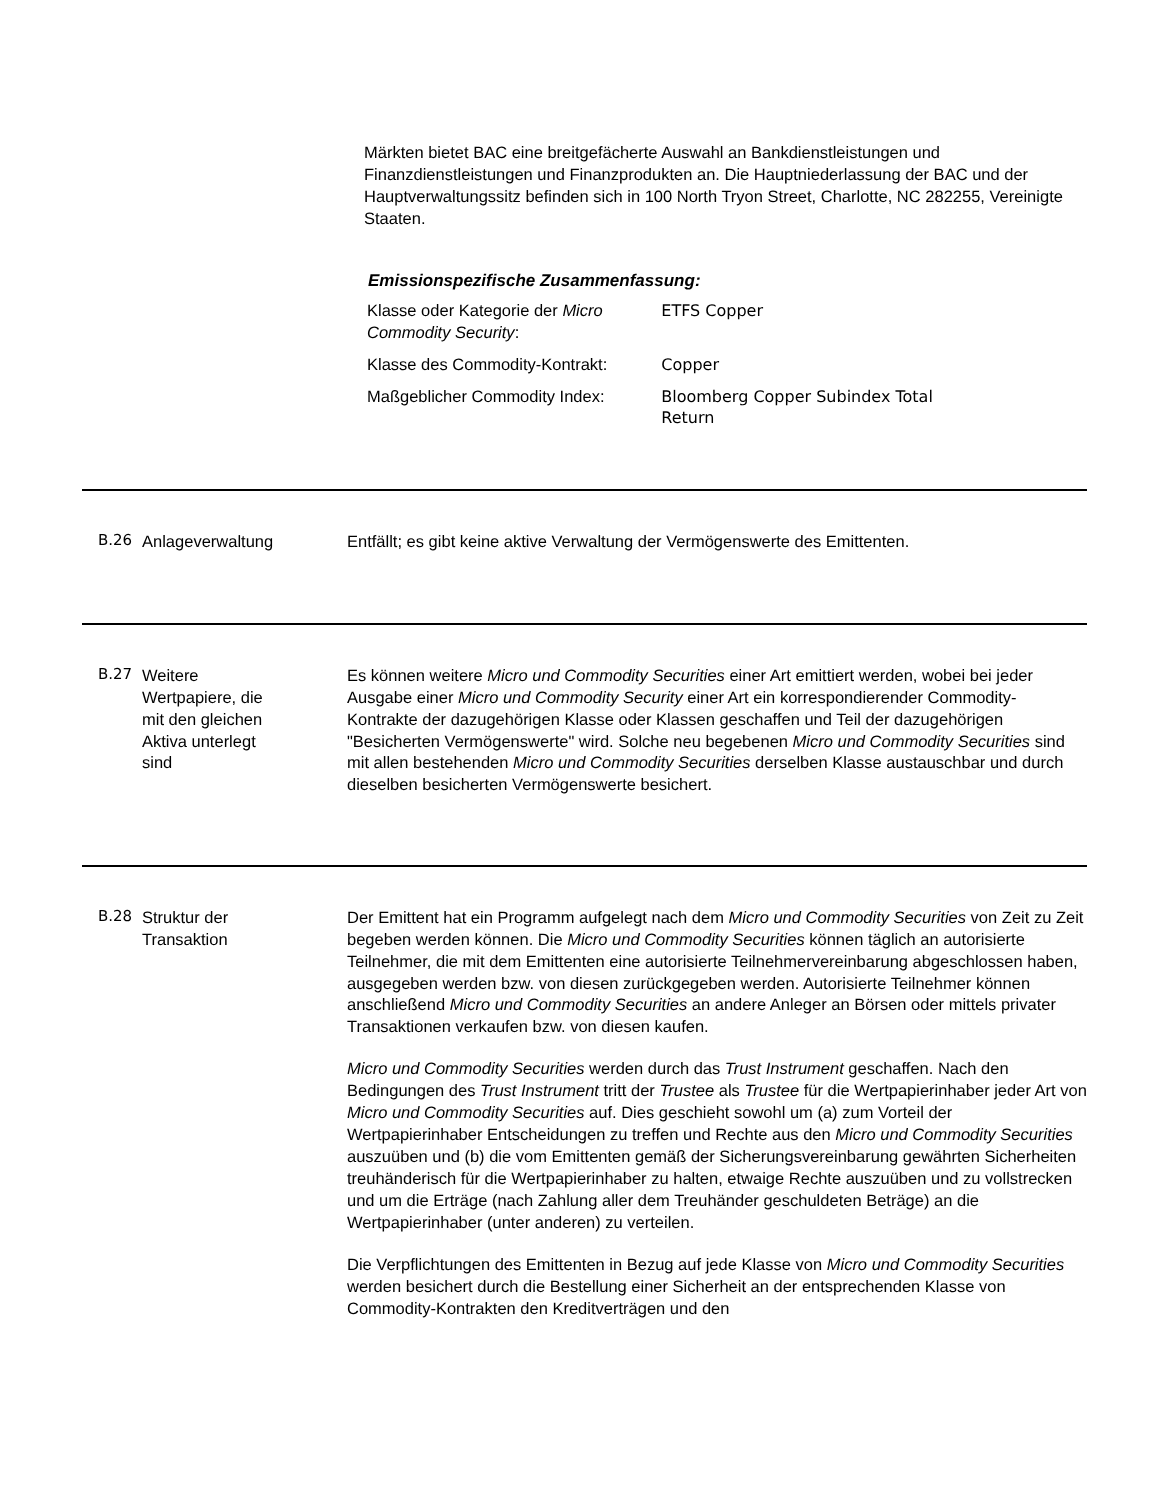Märkten bietet BAC eine breitgefächerte Auswahl an Bankdienstleistungen und Finanzdienstleistungen und Finanzprodukten an. Die Hauptniederlassung der BAC und der Hauptverwaltungssitz befinden sich in 100 North Tryon Street, Charlotte, NC 282255, Vereinigte Staaten.
Emissionspezifische Zusammenfassung:
| Klasse oder Kategorie der Micro Commodity Security : | ETFS Copper |
| Klasse des Commodity-Kontrakt: | Copper |
| Maßgeblicher Commodity Index: | Bloomberg Copper Subindex Total Return |
B.26 Anlageverwaltung Entfällt; es gibt keine aktive Verwaltung der Vermögenswerte des Emittenten.
B.27 Weitere
Wertpapiere, die
mit den gleichen
Aktiva unterlegt
sind
Es können weitere Micro und Commodity Securities einer Art emittiert werden, wobei bei jeder Ausgabe einer Micro und Commodity Security einer Art ein korrespondierender Commodity-Kontrakte der dazugehörigen Klasse oder Klassen geschaffen und Teil der dazugehörigen "Besicherten Vermögenswerte" wird. Solche neu begebenen Micro und Commodity Securities sind mit allen bestehenden Micro und Commodity Securities derselben Klasse austauschbar und durch dieselben besicherten Vermögenswerte besichert.
B.28 Struktur der
Transaktion
Der Emittent hat ein Programm aufgelegt nach dem Micro und Commodity Securities von Zeit zu Zeit begeben werden können. Die Micro und Commodity Securities können täglich an autorisierte Teilnehmer, die mit dem Emittenten eine autorisierte Teilnehmervereinbarung abgeschlossen haben, ausgegeben werden bzw. von diesen zurückgegeben werden. Autorisierte Teilnehmer können anschließend Micro und Commodity Securities an andere Anleger an Börsen oder mittels privater Transaktionen verkaufen bzw. von diesen kaufen.
Micro und Commodity Securities werden durch das Trust Instrument geschaffen. Nach den Bedingungen des Trust Instrument tritt der Trustee als Trustee für die Wertpapierinhaber jeder Art von Micro und Commodity Securities auf. Dies geschieht sowohl um (a) zum Vorteil der Wertpapierinhaber Entscheidungen zu treffen und Rechte aus den Micro und Commodity Securities auszuüben und (b) die vom Emittenten gemäß der Sicherungsvereinbarung gewährten Sicherheiten treuhänderisch für die Wertpapierinhaber zu halten, etwaige Rechte auszuüben und zu vollstrecken und um die Erträge (nach Zahlung aller dem Treuhänder geschuldeten Beträge) an die Wertpapierinhaber (unter anderen) zu verteilen.
Die Verpflichtungen des Emittenten in Bezug auf jede Klasse von Micro und Commodity Securities werden besichert durch die Bestellung einer Sicherheit an der entsprechenden Klasse von Commodity-Kontrakten den Kreditverträgen und den